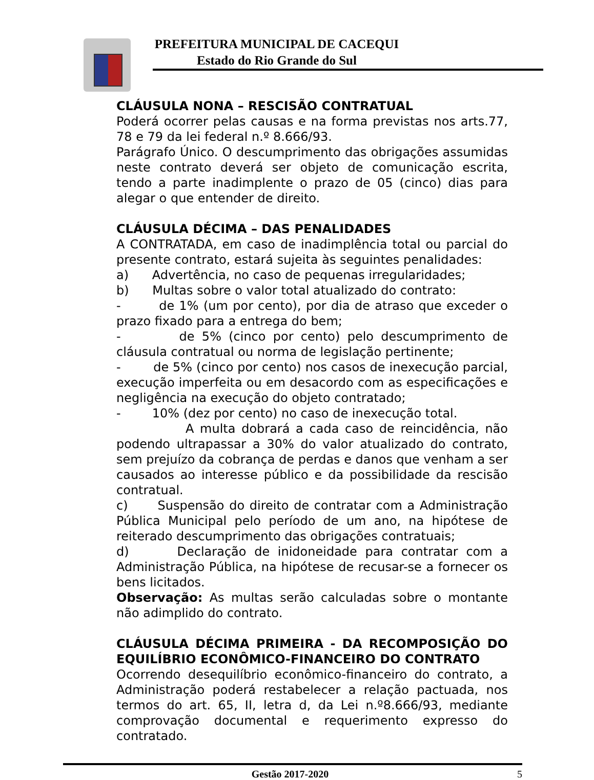PREFEITURA MUNICIPAL DE CACEQUI
Estado do Rio Grande do Sul
CLÁUSULA NONA – RESCISÃO CONTRATUAL
Poderá ocorrer pelas causas e na forma previstas nos arts.77, 78 e 79 da lei federal n.º 8.666/93.
Parágrafo Único. O descumprimento das obrigações assumidas neste contrato deverá ser objeto de comunicação escrita, tendo a parte inadimplente o prazo de 05 (cinco) dias para alegar o que entender de direito.
CLÁUSULA DÉCIMA – DAS PENALIDADES
A CONTRATADA, em caso de inadimplência total ou parcial do presente contrato, estará sujeita às seguintes penalidades:
a) Advertência, no caso de pequenas irregularidades;
b) Multas sobre o valor total atualizado do contrato:
- de 1% (um por cento), por dia de atraso que exceder o prazo fixado para a entrega do bem;
- de 5% (cinco por cento) pelo descumprimento de cláusula contratual ou norma de legislação pertinente;
- de 5% (cinco por cento) nos casos de inexecução parcial, execução imperfeita ou em desacordo com as especificações e negligência na execução do objeto contratado;
- 10% (dez por cento) no caso de inexecução total.
A multa dobrará a cada caso de reincidência, não podendo ultrapassar a 30% do valor atualizado do contrato, sem prejuízo da cobrança de perdas e danos que venham a ser causados ao interesse público e da possibilidade da rescisão contratual.
c) Suspensão do direito de contratar com a Administração Pública Municipal pelo período de um ano, na hipótese de reiterado descumprimento das obrigações contratuais;
d) Declaração de inidoneidade para contratar com a Administração Pública, na hipótese de recusar-se a fornecer os bens licitados.
Observação: As multas serão calculadas sobre o montante não adimplido do contrato.
CLÁUSULA DÉCIMA PRIMEIRA - DA RECOMPOSIÇÃO DO EQUILÍBRIO ECONÔMICO-FINANCEIRO DO CONTRATO
Ocorrendo desequilíbrio econômico-financeiro do contrato, a Administração poderá restabelecer a relação pactuada, nos termos do art. 65, II, letra d, da Lei n.º8.666/93, mediante comprovação documental e requerimento expresso do contratado.
Gestão 2017-2020 5